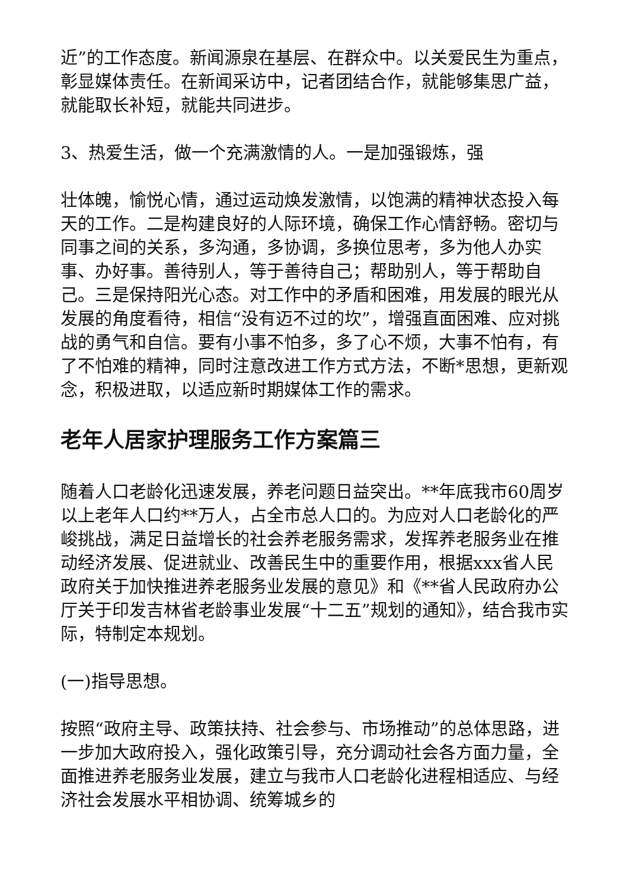近”的工作态度。新闻源泉在基层、在群众中。以关爱民生为重点，彰显媒体责任。在新闻采访中，记者团结合作，就能够集思广益，就能取长补短，就能共同进步。
3、热爱生活，做一个充满激情的人。一是加强锻炼，强
壮体魄，愉悦心情，通过运动焕发激情，以饱满的精神状态投入每天的工作。二是构建良好的人际环境，确保工作心情舒畅。密切与同事之间的关系，多沟通，多协调，多换位思考，多为他人办实事、办好事。善待别人，等于善待自己；帮助别人，等于帮助自己。三是保持阳光心态。对工作中的矛盾和困难，用发展的眼光从发展的角度看待，相信“没有迈不过的坎”，增强直面困难、应对挑战的勇气和自信。要有小事不怕多，多了心不烦，大事不怕有，有了不怕难的精神，同时注意改进工作方式方法，不断*思想，更新观念，积极进取，以适应新时期媒体工作的需求。
老年人居家护理服务工作方案篇三
随着人口老龄化迅速发展，养老问题日益突出。**年底我市60周岁以上老年人口约**万人，占全市总人口的。为应对人口老龄化的严峻挑战，满足日益增长的社会养老服务需求，发挥养老服务业在推动经济发展、促进就业、改善民生中的重要作用，根据xxx省人民政府关于加快推进养老服务业发展的意见》和《**省人民政府办公厅关于印发吉林省老龄事业发展“十二五”规划的通知》，结合我市实际，特制定本规划。
(一)指导思想。
按照“政府主导、政策扶持、社会参与、市场推动”的总体思路，进一步加大政府投入，强化政策引导，充分调动社会各方面力量，全面推进养老服务业发展，建立与我市人口老龄化进程相适应、与经济社会发展水平相协调、统筹城乡的